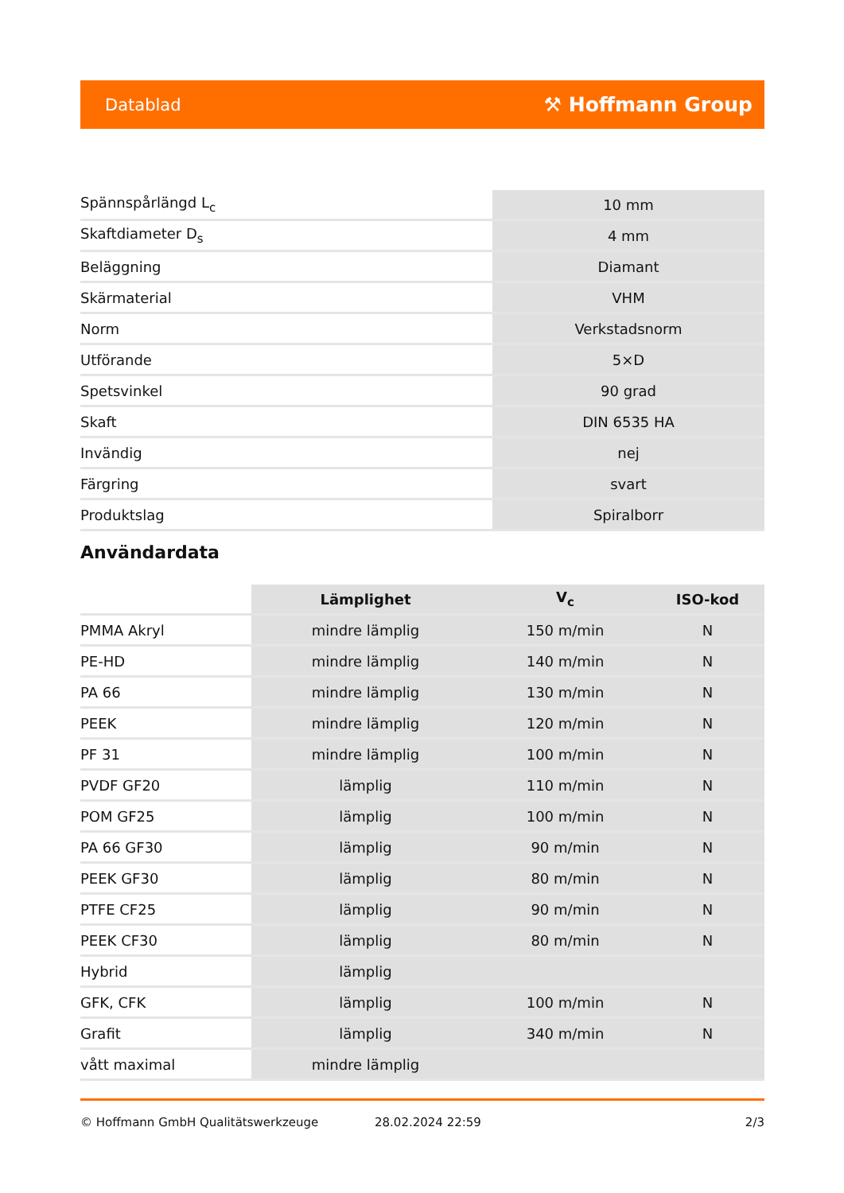Datablad ⚒ Hoffmann Group
| Spännspårlängd L<sub>c</sub> | 10 mm |
| Skaftdiameter D<sub>s</sub> | 4 mm |
| Beläggning | Diamant |
| Skärmaterial | VHM |
| Norm | Verkstadsnorm |
| Utförande | 5×D |
| Spetsvinkel | 90 grad |
| Skaft | DIN 6535 HA |
| Invändig | nej |
| Färgring | svart |
| Produktslag | Spiralborr |
Användardata
| | Lämplighet | V<sub>c</sub> | ISO-kod |
| PMMA Akryl | mindre lämplig | 150 m/min | N |
| PE-HD | mindre lämplig | 140 m/min | N |
| PA 66 | mindre lämplig | 130 m/min | N |
| PEEK | mindre lämplig | 120 m/min | N |
| PF 31 | mindre lämplig | 100 m/min | N |
| PVDF GF20 | lämplig | 110 m/min | N |
| POM GF25 | lämplig | 100 m/min | N |
| PA 66 GF30 | lämplig | 90 m/min | N |
| PEEK GF30 | lämplig | 80 m/min | N |
| PTFE CF25 | lämplig | 90 m/min | N |
| PEEK CF30 | lämplig | 80 m/min | N |
| Hybrid | lämplig | | |
| GFK, CFK | lämplig | 100 m/min | N |
| Grafit | lämplig | 340 m/min | N |
| vått maximal | mindre lämplig | | |
© Hoffmann GmbH Qualitätswerkzeuge 28.02.2024 22:59 2/3